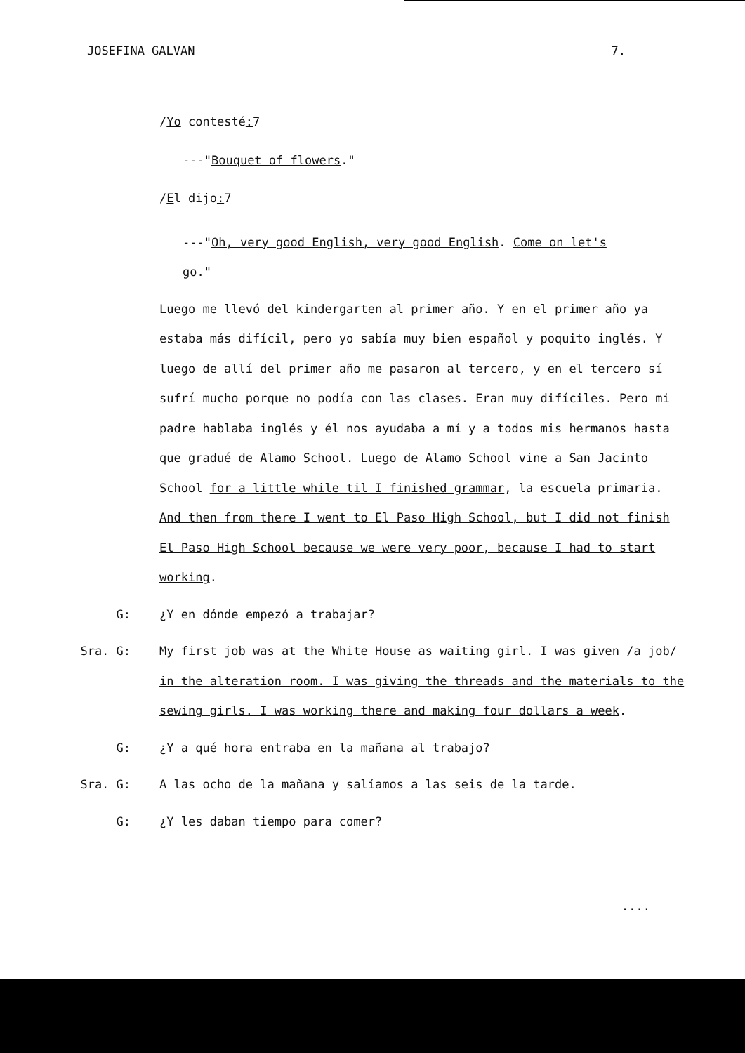JOSEFINA GALVAN 7.
/Yo contesté: 7
---"Bouquet of flowers."
/El dijo: 7
---"Oh, very good English, very good English. Come on let's go."
Luego me llevó del kindergarten al primer año. Y en el primer año ya estaba más difícil, pero yo sabía muy bien español y poquito inglés. Y luego de allí del primer año me pasaron al tercero, y en el tercero sí sufrí mucho porque no podía con las clases. Eran muy difíciles. Pero mi padre hablaba inglés y él nos ayudaba a mí y a todos mis hermanos hasta que gradué de Alamo School. Luego de Alamo School vine a San Jacinto School for a little while til I finished grammar, la escuela primaria. And then from there I went to El Paso High School, but I did not finish El Paso High School because we were very poor, because I had to start working.
G: ¿Y en dónde empezó a trabajar?
Sra. G: My first job was at the White House as waiting girl. I was given /a job/ in the alteration room. I was giving the threads and the materials to the sewing girls. I was working there and making four dollars a week.
G: ¿Y a qué hora entraba en la mañana al trabajo?
Sra. G: A las ocho de la mañana y salíamos a las seis de la tarde.
G: ¿Y les daban tiempo para comer?
....